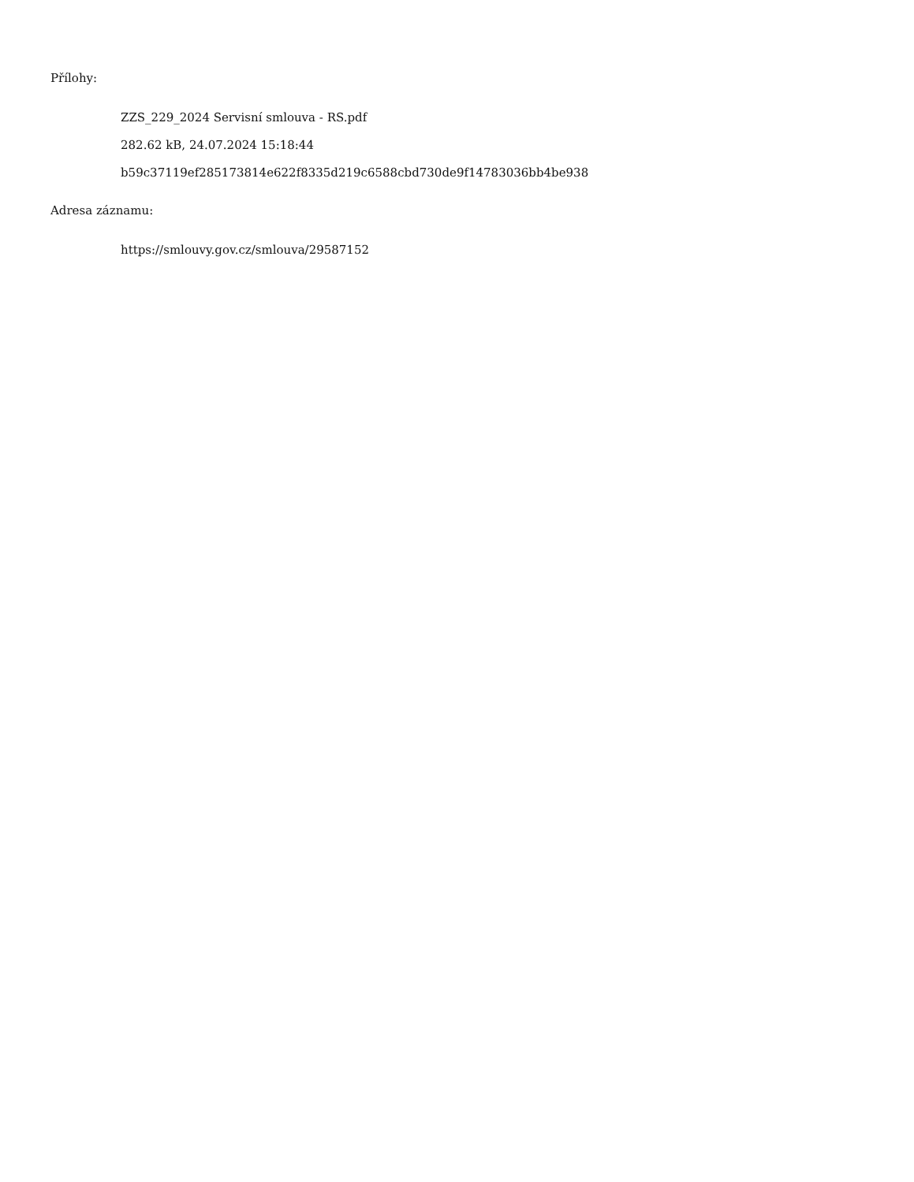Přílohy:
ZZS_229_2024 Servisní smlouva - RS.pdf
282.62 kB, 24.07.2024 15:18:44
b59c37119ef285173814e622f8335d219c6588cbd730de9f14783036bb4be938
Adresa záznamu:
https://smlouvy.gov.cz/smlouva/29587152